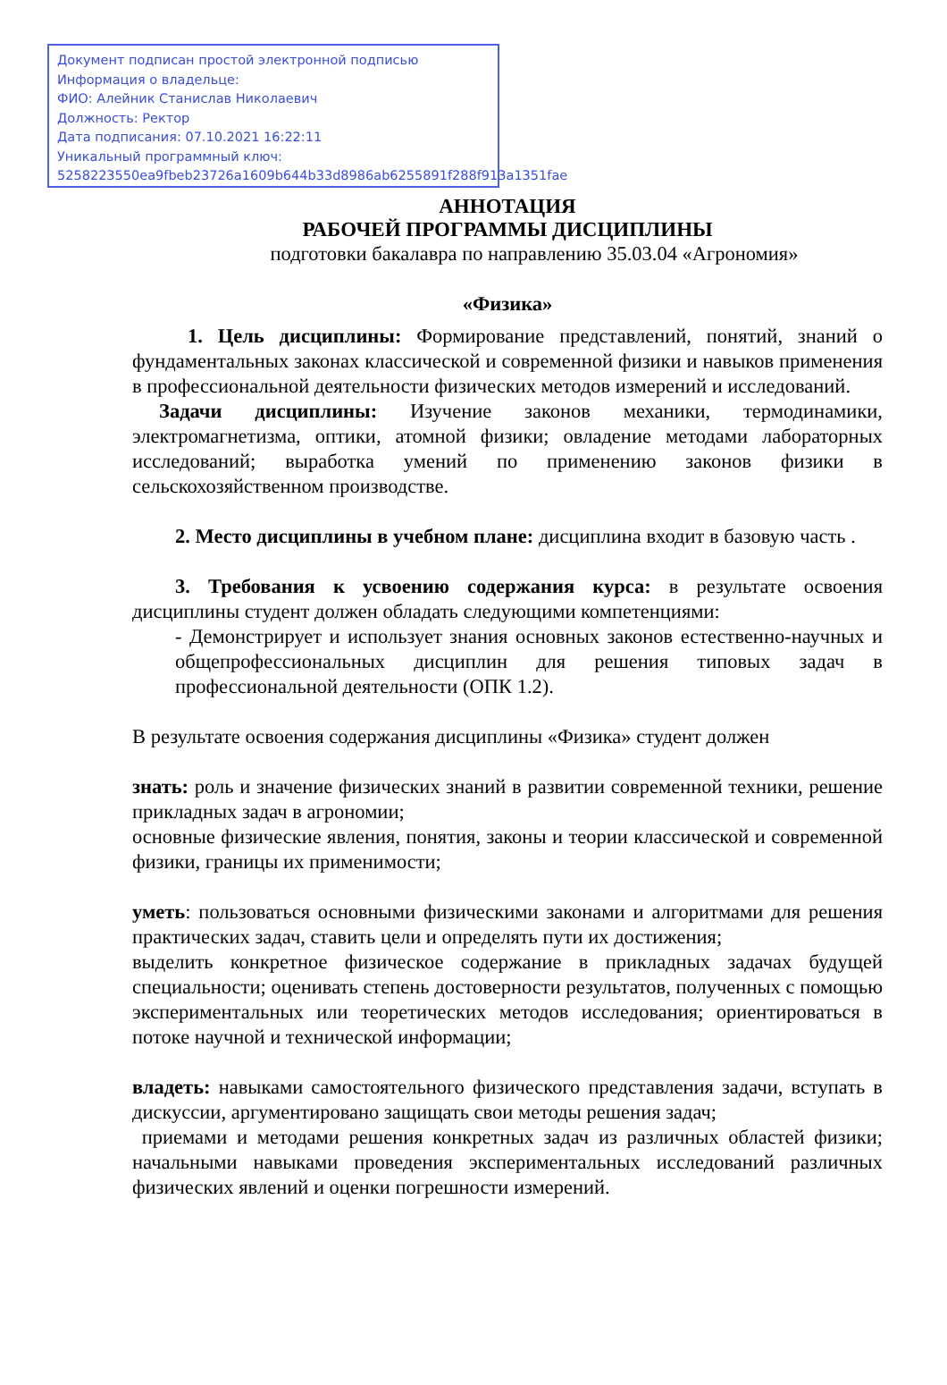Документ подписан простой электронной подписью
Информация о владельце:
ФИО: Алейник Станислав Николаевич
Должность: Ректор
Дата подписания: 07.10.2021 16:22:11
Уникальный программный ключ:
5258223550ea9fbeb23726a1609b644b33d8986ab6255891f288f913a1351fae
АННОТАЦИЯ
РАБОЧЕЙ ПРОГРАММЫ ДИСЦИПЛИНЫ
подготовки бакалавра по направлению 35.03.04 «Агрономия»
«Физика»
1. Цель дисциплины: Формирование представлений, понятий, знаний о фундаментальных законах классической и современной физики и навыков применения в профессиональной деятельности физических методов измерений и исследований.
Задачи дисциплины: Изучение законов механики, термодинамики, электромагнетизма, оптики, атомной физики; овладение методами лабораторных исследований; выработка умений по применению законов физики в сельскохозяйственном производстве.
2. Место дисциплины в учебном плане: дисциплина входит в базовую часть .
3. Требования к усвоению содержания курса: в результате освоения дисциплины студент должен обладать следующими компетенциями:
- Демонстрирует и использует знания основных законов естественно-научных и общепрофессиональных дисциплин для решения типовых задач в профессиональной деятельности (ОПК 1.2).
В результате освоения содержания дисциплины «Физика» студент должен
знать: роль и значение физических знаний в развитии современной техники, решение прикладных задач в агрономии;
основные физические явления, понятия, законы и теории классической и современной физики, границы их применимости;
уметь: пользоваться основными физическими законами и алгоритмами для решения практических задач, ставить цели и определять пути их достижения;
выделить конкретное физическое содержание в прикладных задачах будущей специальности; оценивать степень достоверности результатов, полученных с помощью экспериментальных или теоретических методов исследования; ориентироваться в потоке научной и технической информации;
владеть: навыками самостоятельного физического представления задачи, вступать в дискуссии, аргументировано защищать свои методы решения задач;
приемами и методами решения конкретных задач из различных областей физики; начальными навыками проведения экспериментальных исследований различных физических явлений и оценки погрешности измерений.